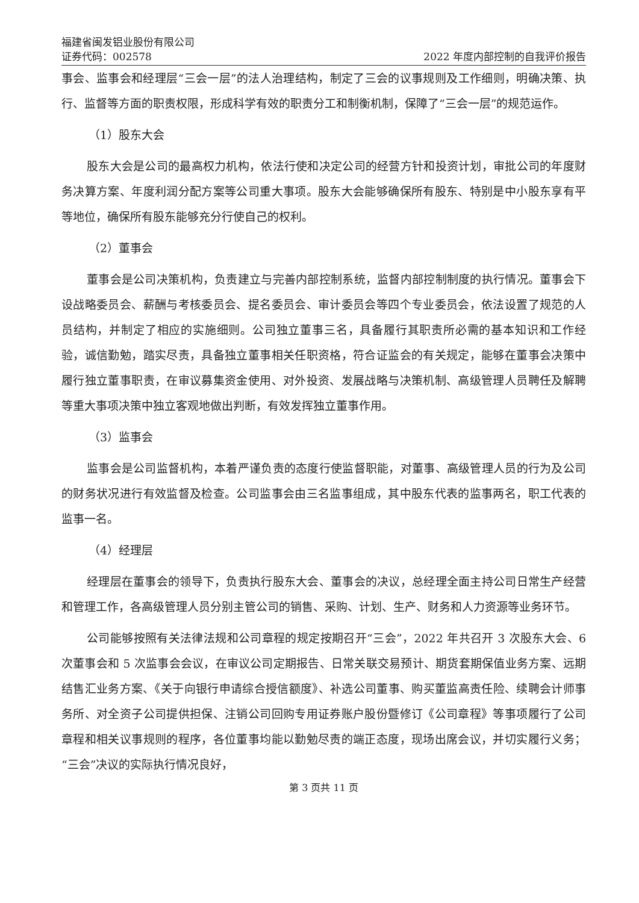福建省闽发铝业股份有限公司
证券代码：002578 2022 年度内部控制的自我评价报告
事会、监事会和经理层“三会一层”的法人治理结构，制定了三会的议事规则及工作细则，明确决策、执行、监督等方面的职责权限，形成科学有效的职责分工和制衡机制，保障了“三会一层”的规范运作。
（1）股东大会
股东大会是公司的最高权力机构，依法行使和决定公司的经营方针和投资计划，审批公司的年度财务决算方案、年度利润分配方案等公司重大事项。股东大会能够确保所有股东、特别是中小股东享有平等地位，确保所有股东能够充分行使自己的权利。
（2）董事会
董事会是公司决策机构，负责建立与完善内部控制系统，监督内部控制制度的执行情况。董事会下设战略委员会、薪酬与考核委员会、提名委员会、审计委员会等四个专业委员会，依法设置了规范的人员结构，并制定了相应的实施细则。公司独立董事三名，具备履行其职责所必需的基本知识和工作经验，诚信勤勉，踏实尽责，具备独立董事相关任职资格，符合证监会的有关规定，能够在董事会决策中履行独立董事职责，在审议募集资金使用、对外投资、发展战略与决策机制、高级管理人员聘任及解聘等重大事项决策中独立客观地做出判断，有效发挥独立董事作用。
（3）监事会
监事会是公司监督机构，本着严谨负责的态度行使监督职能，对董事、高级管理人员的行为及公司的财务状况进行有效监督及检查。公司监事会由三名监事组成，其中股东代表的监事两名，职工代表的监事一名。
（4）经理层
经理层在董事会的领导下，负责执行股东大会、董事会的决议，总经理全面主持公司日常生产经营和管理工作，各高级管理人员分别主管公司的销售、采购、计划、生产、财务和人力资源等业务环节。
公司能够按照有关法律法规和公司章程的规定按期召开“三会”，2022 年共召开 3 次股东大会、6 次董事会和 5 次监事会会议，在审议公司定期报告、日常关联交易预计、期货套期保值业务方案、远期结售汇业务方案、《关于向银行申请综合授信额度》、补选公司董事、购买董监高责任险、续聘会计师事务所、对全资子公司提供担保、注销公司回购专用证券账户股份暨修订《公司章程》等事项履行了公司章程和相关议事规则的程序，各位董事均能以勤勉尽责的端正态度，现场出席会议，并切实履行义务；“三会”决议的实际执行情况良好，
第 3 页共 11 页